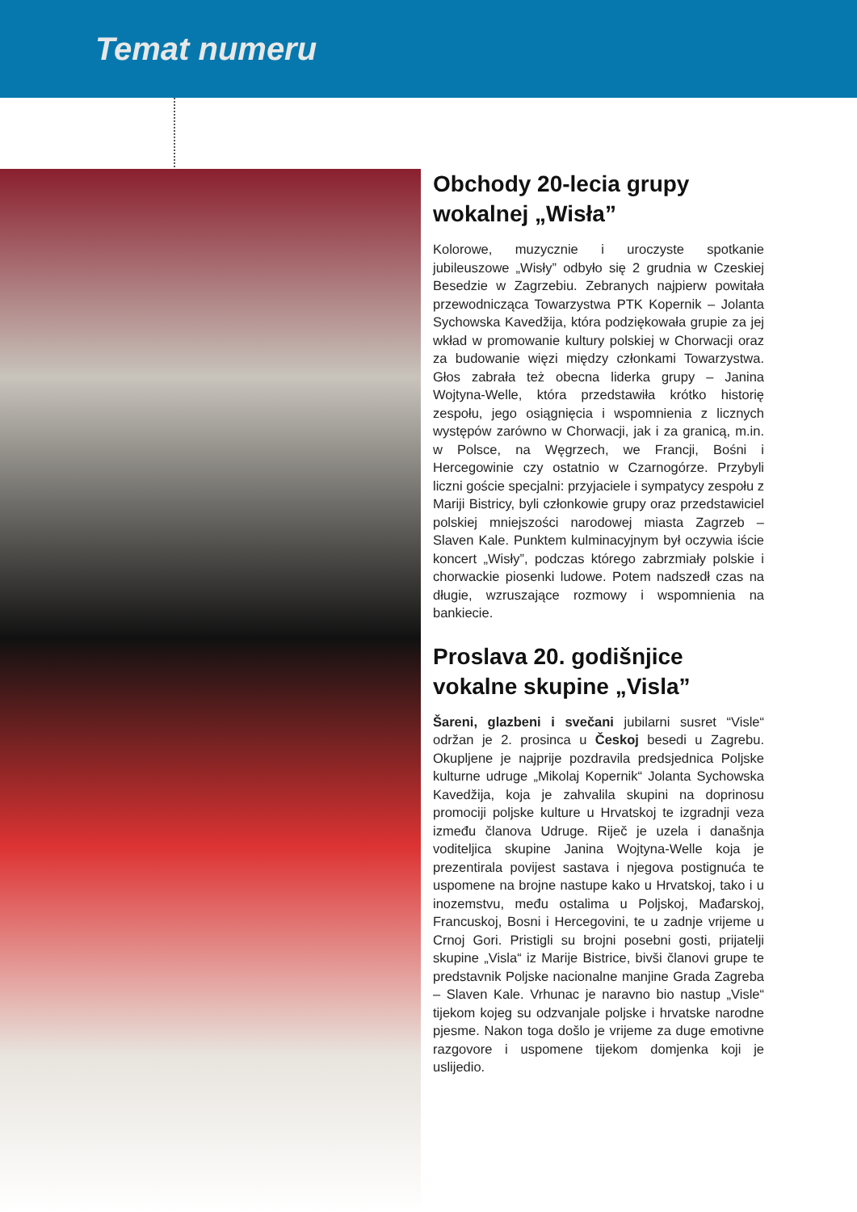Temat numeru
Obchody 20-lecia grupy wokalnej „Wisła”
Kolorowe, muzycznie i uroczyste spotkanie jubileuszowe „Wisły” odbyło się 2 grudnia w Czeskiej Besedzie w Zagrzebiu. Zebranych najpierw powitała przewodnicząca Towarzystwa PTK Kopernik – Jolanta Sychowska Kavedžija, która podziękowała grupie za jej wkład w promowanie kultury polskiej w Chorwacji oraz za budowanie więzi między członkami Towarzystwa. Głos zabrała też obecna liderka grupy – Janina Wojtyna-Welle, która przedstawiła krótko historię zespołu, jego osiągnięcia i wspomnienia z licznych występów zarówno w Chorwacji, jak i za granicą, m.in. w Polsce, na Węgrzech, we Francji, Bośni i Hercegowinie czy ostatnio w Czarnogórze. Przybyli liczni goście specjalni: przyjaciele i sympatycy zespołu z Mariji Bistricy, byli członkowie grupy oraz przedstawiciel polskiej mniejszości narodowej miasta Zagrzeb – Slaven Kale. Punktem kulminacyjnym był oczywia iście koncert „Wisły”, podczas którego zabrzmiały polskie i chorwackie piosenki ludowe. Potem nadszedł czas na długie, wzruszające rozmowy i wspomnienia na bankiecie.
Proslava 20. godišnjice vokalne skupine „Visla”
Šareni, glazbeni i svečani jubilarni susret “Visle“ održan je 2. prosinca u Českoj besedi u Zagrebu. Okupljene je najprije pozdravila predsjednica Poljske kulturne udruge „Mikolaj Kopernik“ Jolanta Sychowska Kavedžija, koja je zahvalila skupini na doprinosu promociji poljske kulture u Hrvatskoj te izgradnji veza između članova Udruge. Riječ je uzela i današnja voditeljica skupine Janina Wojtyna-Welle koja je prezentirala povijest sastava i njegova postignuća te uspomene na brojne nastupe kako u Hrvatskoj, tako i u inozemstvu, među ostalima u Poljskoj, Mađarskoj, Francuskoj, Bosni i Hercegovini, te u zadnje vrijeme u Crnoj Gori. Pristigli su brojni posebni gosti, prijatelji skupine „Visla“ iz Marije Bistrice, bivši članovi grupe te predstavnik Poljske nacionalne manjine Grada Zagreba – Slaven Kale. Vrhunac je naravno bio nastup „Visle“ tijekom kojeg su odzvanjale poljske i hrvatske narodne pjesme. Nakon toga došlo je vrijeme za duge emotivne razgovore i uspomene tijekom domjenka koji je uslijedio.